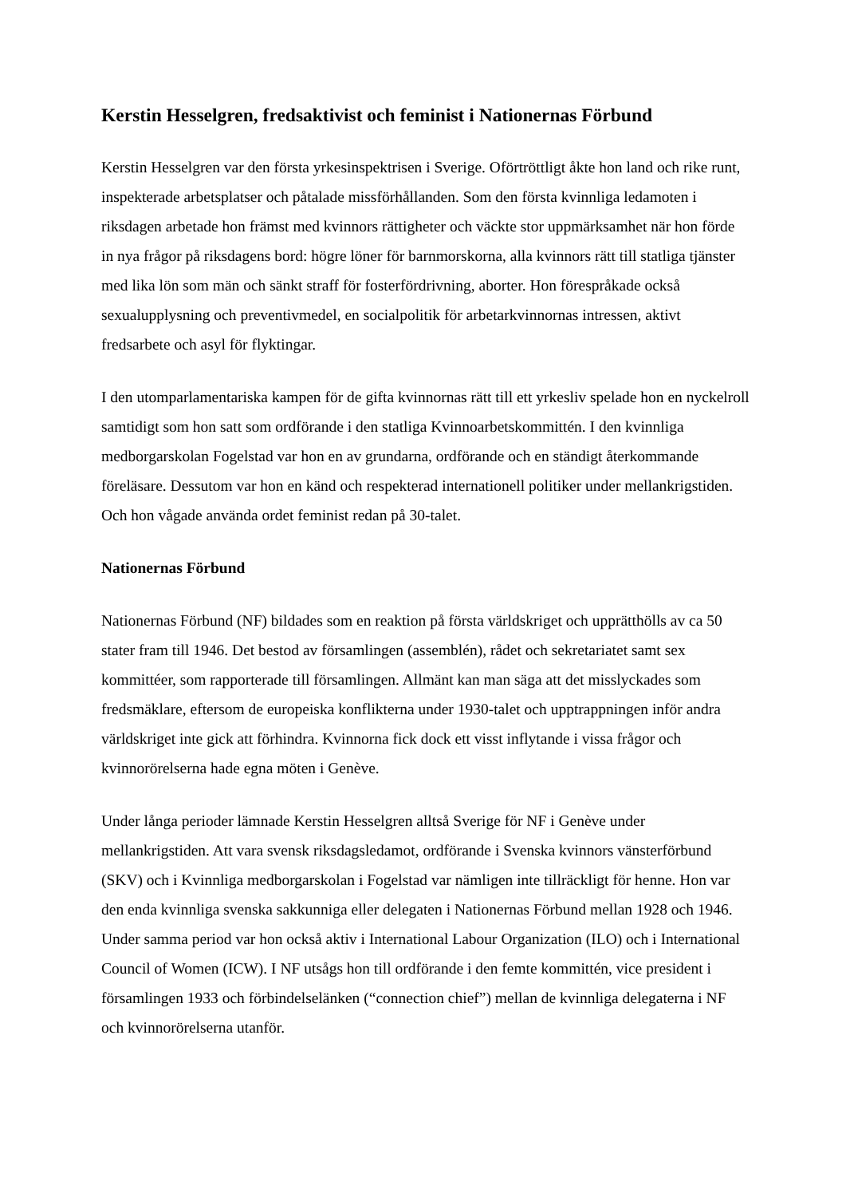Kerstin Hesselgren, fredsaktivist och feminist i Nationernas Förbund
Kerstin Hesselgren var den första yrkesinspektrisen i Sverige. Oförtröttligt åkte hon land och rike runt, inspekterade arbetsplatser och påtalade missförhållanden. Som den första kvinnliga ledamoten i riksdagen arbetade hon främst med kvinnors rättigheter och väckte stor uppmärksamhet när hon förde in nya frågor på riksdagens bord: högre löner för barnmorskorna, alla kvinnors rätt till statliga tjänster med lika lön som män och sänkt straff för fosterfördrivning, aborter. Hon förespråkade också sexualupplysning och preventivmedel, en socialpolitik för arbetarkvinnornas intressen, aktivt fredsarbete och asyl för flyktingar.
I den utomparlamentariska kampen för de gifta kvinnornas rätt till ett yrkesliv spelade hon en nyckelroll samtidigt som hon satt som ordförande i den statliga Kvinnoarbetskommittén. I den kvinnliga medborgarskolan Fogelstad var hon en av grundarna, ordförande och en ständigt återkommande föreläsare. Dessutom var hon en känd och respekterad internationell politiker under mellankrigstiden. Och hon vågade använda ordet feminist redan på 30-talet.
Nationernas Förbund
Nationernas Förbund (NF) bildades som en reaktion på första världskriget och upprätthölls av ca 50 stater fram till 1946. Det bestod av församlingen (assemblén), rådet och sekretariatet samt sex kommittéer, som rapporterade till församlingen. Allmänt kan man säga att det misslyckades som fredsmäklare, eftersom de europeiska konflikterna under 1930-talet och upptrappningen inför andra världskriget inte gick att förhindra. Kvinnorna fick dock ett visst inflytande i vissa frågor och kvinnorörelserna hade egna möten i Genève.
Under långa perioder lämnade Kerstin Hesselgren alltså Sverige för NF i Genève under mellankrigstiden. Att vara svensk riksdagsledamot, ordförande i Svenska kvinnors vänsterförbund (SKV) och i Kvinnliga medborgarskolan i Fogelstad var nämligen inte tillräckligt för henne. Hon var den enda kvinnliga svenska sakkunniga eller delegaten i Nationernas Förbund mellan 1928 och 1946. Under samma period var hon också aktiv i International Labour Organization (ILO) och i International Council of Women (ICW). I NF utsågs hon till ordförande i den femte kommittén, vice president i församlingen 1933 och förbindelselänken (“connection chief”) mellan de kvinnliga delegaterna i NF och kvinnorörelserna utanför.